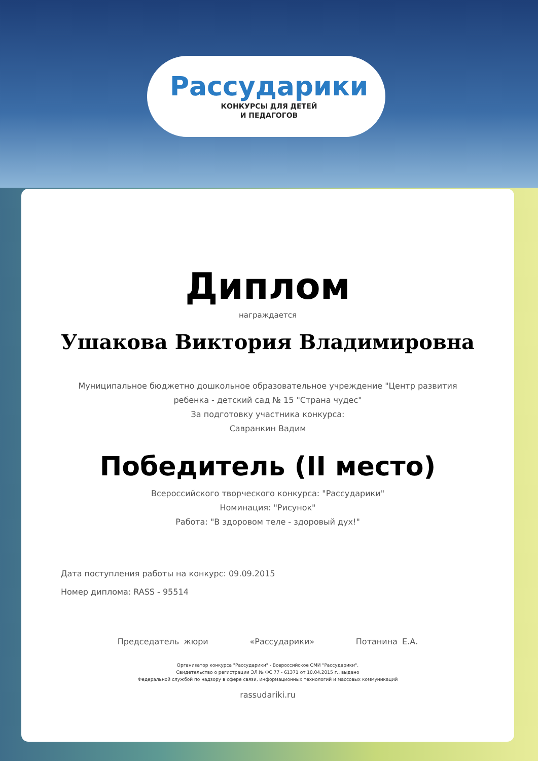Рассударики
КОНКУРСЫ ДЛЯ ДЕТЕЙ
И ПЕДАГОГОВ
Диплом
награждается
Ушакова Виктория Владимировна
Муниципальное бюджетно дошкольное образовательное учреждение "Центр развития
ребенка - детский сад № 15 "Страна чудес"
За подготовку участника конкурса:
Савранкин Вадим
Победитель (II место)
Всероссийского творческого конкурса: "Рассударики"
Номинация: "Рисунок"
Работа: "В здоровом теле - здоровый дух!"
Дата поступления работы на конкурс: 09.09.2015
Номер диплома: RASS - 95514
Председатель жюри «Рассударики» Потанина Е.А.
Организатор конкурса "Рассударики" - Всероссийское СМИ "Рассударики".
Свидетельство о регистрации ЭЛ № ФС 77 - 61371 от 10.04.2015 г., выдано
Федеральной службой по надзору в сфере связи, информационных технологий и массовых коммуникаций
rassudariki.ru